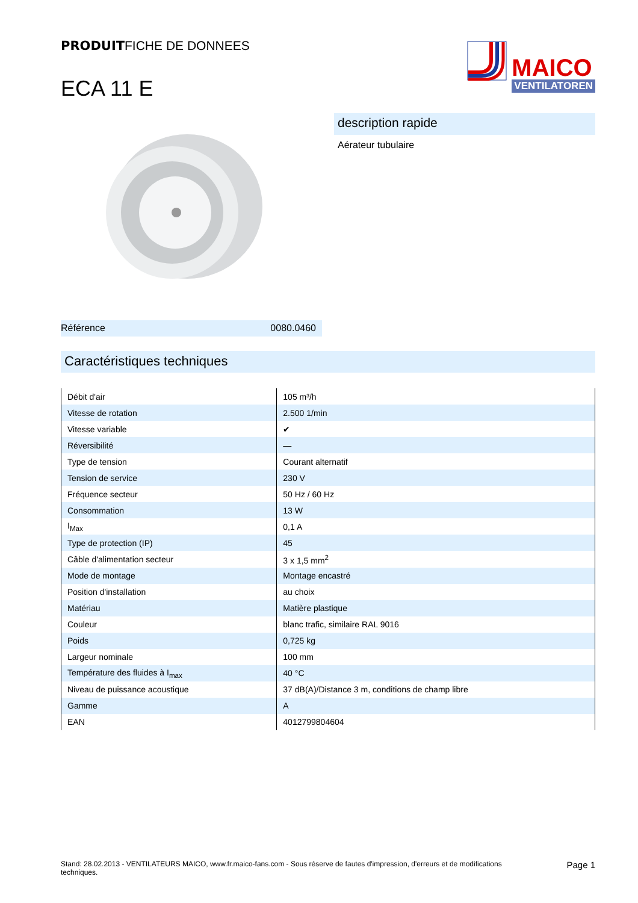PRODUITFICHE DE DONNEES
ECA 11 E
MAICO
VENTILATOREN
Référence 0080.0460
description rapide
Aérateur tubulaire
Caractéristiques techniques
| Débit d'air | 105 m³/h |
| Vitesse de rotation | 2.500 1/min |
| Vitesse variable | ✔ |
| Réversibilité | — |
| Type de tension | Courant alternatif |
| Tension de service | 230 V |
| Fréquence secteur | 50 Hz / 60 Hz |
| Consommation | 13 W |
| I<sub>Max</sub> | 0,1 A |
| Type de protection (IP) | 45 |
| Câble d'alimentation secteur | 3 x 1,5 mm<sup>2</sup> |
| Mode de montage | Montage encastré |
| Position d'installation | au choix |
| Matériau | Matière plastique |
| Couleur | blanc trafic, similaire RAL 9016 |
| Poids | 0,725 kg |
| Largeur nominale | 100 mm |
| Température des fluides à I<sub>max</sub> | 40 °C |
| Niveau de puissance acoustique | 37 dB(A)/Distance 3 m, conditions de champ libre |
| Gamme | A |
| EAN | 4012799804604 |
Stand: 28.02.2013 - VENTILATEURS MAICO, www.fr.maico-fans.com - Sous réserve de fautes d'impression, d'erreurs et de modifications techniques.
Page 1